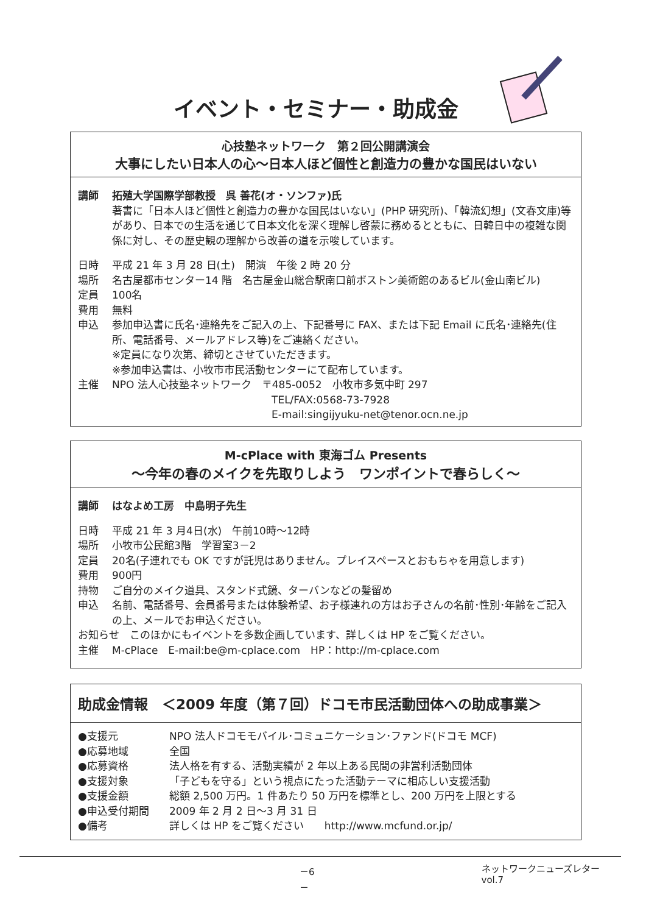イベント・セミナー・助成金
心技塾ネットワーク　第２回公開講演会
大事にしたい日本人の心～日本人ほど個性と創造力の豊かな国民はいない
講師 拓殖大学国際学部教授　呉 善花(オ・ソンファ)氏
著書に「日本人ほど個性と創造力の豊かな国民はいない」(PHP 研究所)、「韓流幻想」(文春文庫)等があり、日本での生活を通じて日本文化を深く理解し啓蒙に務めるとともに、日韓日中の複雑な関係に対し、その歴史観の理解から改善の道を示唆しています。
日時 平成 21 年 3 月 28 日(土)　開演　午後 2 時 20 分
場所 名古屋都市センター14 階　名古屋金山総合駅南口前ボストン美術館のあるビル(金山南ビル)
定員 100名
費用 無料
申込 参加申込書に氏名･連絡先をご記入の上、下記番号に FAX、または下記 Email に氏名･連絡先(住所、電話番号、メールアドレス等)をご連絡ください。
※定員になり次第、締切とさせていただきます。
※参加申込書は、小牧市市民活動センターにて配布しています。
主催 NPO 法人心技塾ネットワーク　〒485-0052　小牧市多気中町 297
TEL/FAX:0568-73-7928
E-mail:singijyuku-net@tenor.ocn.ne.jp
M-cPlace with 東海ゴム Presents
～今年の春のメイクを先取りしよう　ワンポイントで春らしく～
講師 はなよめ工房　中島明子先生
日時 平成 21 年 3 月4日(水)　午前10時～12時
場所 小牧市公民館3階　学習室3－2
定員 20名(子連れでも OK ですが託児はありません。プレイスペースとおもちゃを用意します)
費用 900円
持物 ご自分のメイク道具、スタンド式鏡、ターバンなどの髪留め
申込 名前、電話番号、会員番号または体験希望、お子様連れの方はお子さんの名前･性別･年齢をご記入の上、メールでお申込ください。
お知らせ　このほかにもイベントを多数企画しています、詳しくは HP をご覧ください。
主催 M-cPlace　E-mail:be@m-cplace.com　HP：http://m-cplace.com
助成金情報　＜2009 年度（第７回）ドコモ市民活動団体への助成事業＞
●支援元 NPO 法人ドコモモバイル･コミュニケーション･ファンド(ドコモ MCF)
●応募地域 全国
●応募資格 法人格を有する、活動実績が 2 年以上ある民間の非営利活動団体
●支援対象 「子どもを守る」という視点にたった活動テーマに相応しい支援活動
●支援金額 総額 2,500 万円。1 件あたり 50 万円を標準とし、200 万円を上限とする
●申込受付期間 2009 年 2 月 2 日～3 月 31 日
●備考 詳しくは HP をご覧ください　　http://www.mcfund.or.jp/
－6－ ネットワークニューズレター vol.7